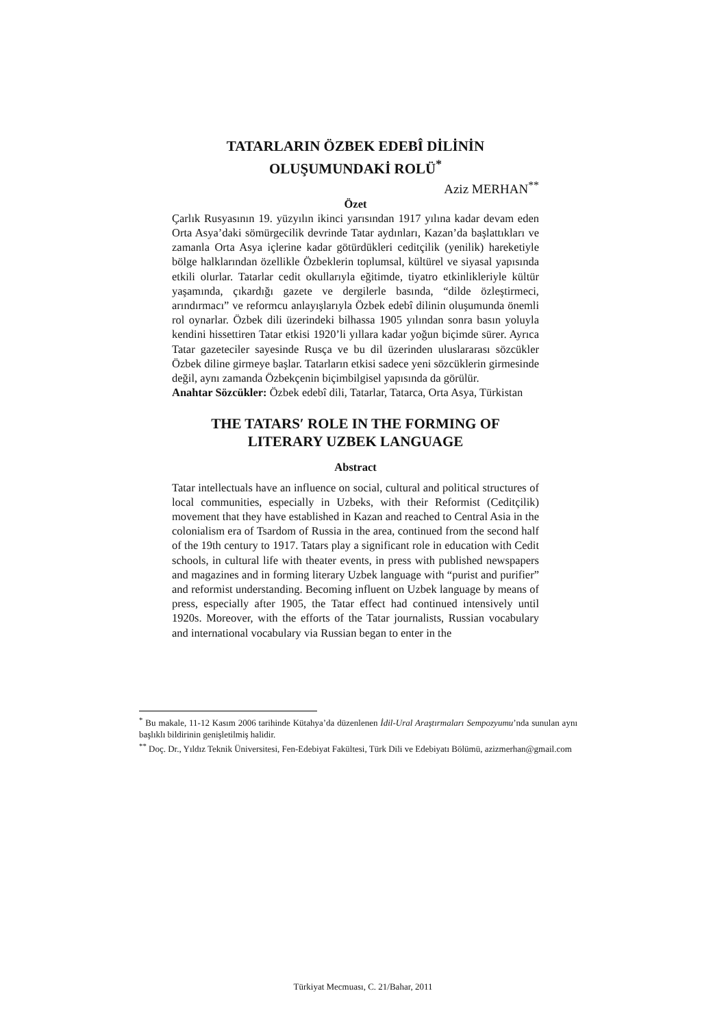TATARLARIN ÖZBEK EDEBÎ DİLİNİN
OLUŞUMUNDAKİ ROLÜ<sup>*</sup>
Aziz MERHAN<sup>**</sup>
Özet
Çarlık Rusyasının 19. yüzyılın ikinci yarısından 1917 yılına kadar devam eden Orta Asya’daki sömürgecilik devrinde Tatar aydınları, Kazan’da başlattıkları ve zamanla Orta Asya içlerine kadar götürdükleri ceditçilik (yenilik) hareketiyle bölge halklarından özellikle Özbeklerin toplumsal, kültürel ve siyasal yapısında etkili olurlar. Tatarlar cedit okullarıyla eğitimde, tiyatro etkinlikleriyle kültür yaşamında, çıkardığı gazete ve dergilerle basında, “dilde özleştirmeci, arındırmacı” ve reformcu anlayışlarıyla Özbek edebî dilinin oluşumunda önemli rol oynarlar. Özbek dili üzerindeki bilhassa 1905 yılından sonra basın yoluyla kendini hissettiren Tatar etkisi 1920’li yıllara kadar yoğun biçimde sürer. Ayrıca Tatar gazeteciler sayesinde Rusça ve bu dil üzerinden uluslararası sözcükler Özbek diline girmeye başlar. Tatarların etkisi sadece yeni sözcüklerin girmesinde değil, aynı zamanda Özbekçenin biçimbilgisel yapısında da görülür.
Anahtar Sözcükler: Özbek edebî dili, Tatarlar, Tatarca, Orta Asya, Türkistan
THE TATARS′ ROLE IN THE FORMING OF
LITERARY UZBEK LANGUAGE
Abstract
Tatar intellectuals have an influence on social, cultural and political structures of local communities, especially in Uzbeks, with their Reformist (Ceditçilik) movement that they have established in Kazan and reached to Central Asia in the colonialism era of Tsardom of Russia in the area, continued from the second half of the 19th century to 1917. Tatars play a significant role in education with Cedit schools, in cultural life with theater events, in press with published newspapers and magazines and in forming literary Uzbek language with “purist and purifier” and reformist understanding. Becoming influent on Uzbek language by means of press, especially after 1905, the Tatar effect had continued intensively until 1920s. Moreover, with the efforts of the Tatar journalists, Russian vocabulary and international vocabulary via Russian began to enter in the
<sup>*</sup> Bu makale, 11-12 Kasım 2006 tarihinde Kütahya’da düzenlenen İdil-Ural Araştırmaları Sempozyumu’nda sunulan aynı başlıklı bildirinin genişletilmiş halidir.
<sup>**</sup> Doç. Dr., Yıldız Teknik Üniversitesi, Fen-Edebiyat Fakültesi, Türk Dili ve Edebiyatı Bölümü, azizmerhan@gmail.com
Türkiyat Mecmuası, C. 21/Bahar, 2011